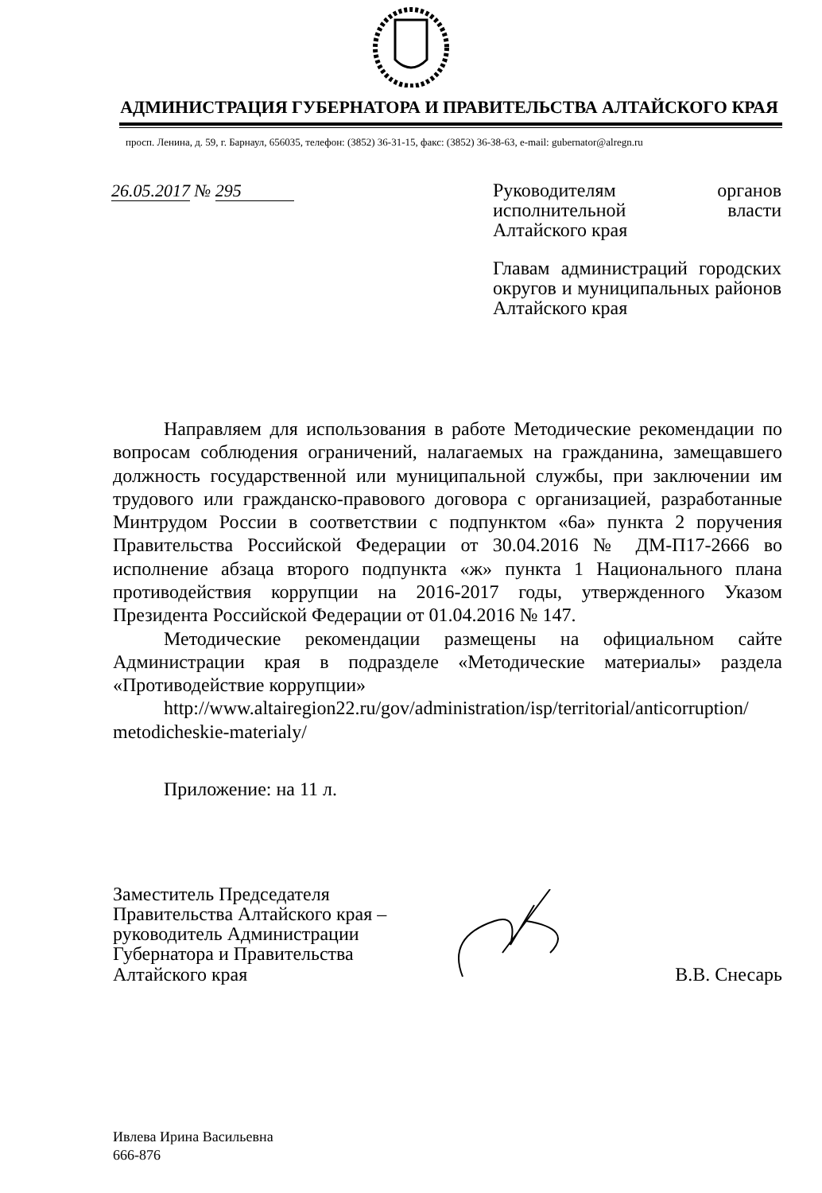АДМИНИСТРАЦИЯ ГУБЕРНАТОРА И ПРАВИТЕЛЬСТВА АЛТАЙСКОГО КРАЯ
просп. Ленина, д. 59, г. Барнаул, 656035, телефон: (3852) 36-31-15, факс: (3852) 36-38-63, e-mail: gubernator@alregn.ru
26.05.2017 № 295
Руководителям органов исполнительной власти Алтайского края
Главам администраций городских округов и муниципальных районов Алтайского края
Направляем для использования в работе Методические рекомендации по вопросам соблюдения ограничений, налагаемых на гражданина, замещавшего должность государственной или муниципальной службы, при заключении им трудового или гражданско-правового договора с организацией, разработанные Минтрудом России в соответствии с подпунктом «6а» пункта 2 поручения Правительства Российской Федерации от 30.04.2016 № ДМ-П17-2666 во исполнение абзаца второго подпункта «ж» пункта 1 Национального плана противодействия коррупции на 2016-2017 годы, утвержденного Указом Президента Российской Федерации от 01.04.2016 № 147.
Методические рекомендации размещены на официальном сайте Администрации края в подразделе «Методические материалы» раздела «Противодействие коррупции»
http://www.altairegion22.ru/gov/administration/isp/territorial/anticorruption/ metodicheskie-materialy/
Приложение: на 11 л.
Заместитель Председателя Правительства Алтайского края – руководитель Администрации Губернатора и Правительства Алтайского края
В.В. Снесарь
Ивлева Ирина Васильевна
666-876